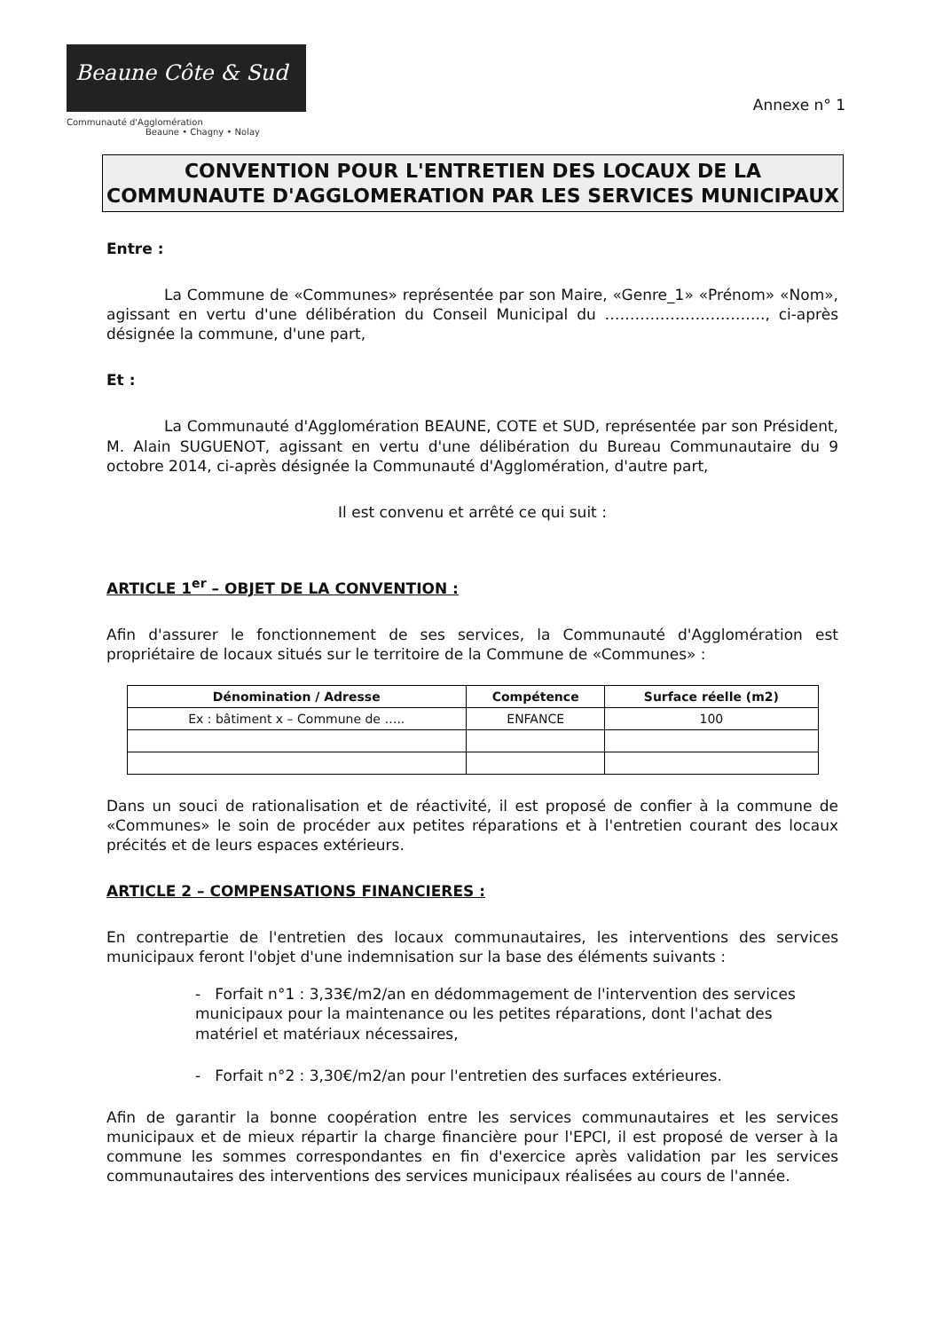Beaune Côte & Sud
Communauté d'Agglomération
Beaune • Chagny • Nolay
Annexe n° 1
CONVENTION POUR L'ENTRETIEN DES LOCAUX DE LA COMMUNAUTE D'AGGLOMERATION PAR LES SERVICES MUNICIPAUX
Entre :
La Commune de «Communes» représentée par son Maire, «Genre_1» «Prénom» «Nom», agissant en vertu d'une délibération du Conseil Municipal du ………………………….., ci-après désignée la commune, d'une part,
Et :
La Communauté d'Agglomération BEAUNE, COTE et SUD, représentée par son Président, M. Alain SUGUENOT, agissant en vertu d'une délibération du Bureau Communautaire du 9 octobre 2014, ci-après désignée la Communauté d'Agglomération, d'autre part,
Il est convenu et arrêté ce qui suit :
ARTICLE 1<sup>er</sup> – OBJET DE LA CONVENTION :
Afin d'assurer le fonctionnement de ses services, la Communauté d'Agglomération est propriétaire de locaux situés sur le territoire de la Commune de «Communes» :
| Dénomination / Adresse | Compétence | Surface réelle (m2) |
| --- | --- | --- |
| Ex : bâtiment x – Commune de ….. | ENFANCE | 100 |
Dans un souci de rationalisation et de réactivité, il est proposé de confier à la commune de «Communes» le soin de procéder aux petites réparations et à l'entretien courant des locaux précités et de leurs espaces extérieurs.
ARTICLE 2 – COMPENSATIONS FINANCIERES :
En contrepartie de l'entretien des locaux communautaires, les interventions des services municipaux feront l'objet d'une indemnisation sur la base des éléments suivants :
- Forfait n°1 : 3,33€/m2/an en dédommagement de l'intervention des services municipaux pour la maintenance ou les petites réparations, dont l'achat des matériel et matériaux nécessaires,
- Forfait n°2 : 3,30€/m2/an pour l'entretien des surfaces extérieures.
Afin de garantir la bonne coopération entre les services communautaires et les services municipaux et de mieux répartir la charge financière pour l'EPCI, il est proposé de verser à la commune les sommes correspondantes en fin d'exercice après validation par les services communautaires des interventions des services municipaux réalisées au cours de l'année.